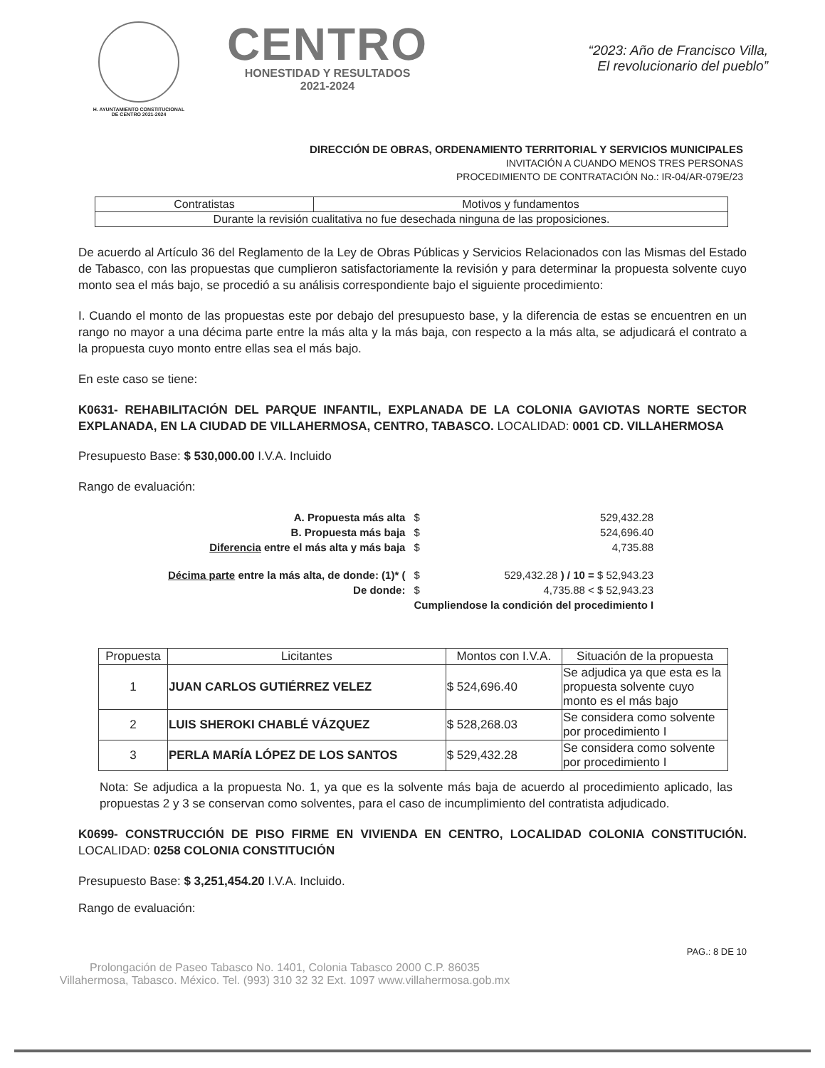H. AYUNTAMIENTO CONSTITUCIONAL
DE CENTRO 2021-2024
CENTRO
HONESTIDAD Y RESULTADOS
2021-2024
“2023: Año de Francisco Villa,
El revolucionario del pueblo”
DIRECCIÓN DE OBRAS, ORDENAMIENTO TERRITORIAL Y SERVICIOS MUNICIPALES
INVITACIÓN A CUANDO MENOS TRES PERSONAS
PROCEDIMIENTO DE CONTRATACIÓN No.: IR-04/AR-079E/23
| Contratistas | Motivos y fundamentos |
| --- | --- |
| Durante la revisión cualitativa no fue desechada ninguna de las proposiciones. | |
De acuerdo al Artículo 36 del Reglamento de la Ley de Obras Públicas y Servicios Relacionados con las Mismas del Estado de Tabasco, con las propuestas que cumplieron satisfactoriamente la revisión y para determinar la propuesta solvente cuyo monto sea el más bajo, se procedió a su análisis correspondiente bajo el siguiente procedimiento:
I. Cuando el monto de las propuestas este por debajo del presupuesto base, y la diferencia de estas se encuentren en un rango no mayor a una décima parte entre la más alta y la más baja, con respecto a la más alta, se adjudicará el contrato a la propuesta cuyo monto entre ellas sea el más bajo.
En este caso se tiene:
K0631- REHABILITACIÓN DEL PARQUE INFANTIL, EXPLANADA DE LA COLONIA GAVIOTAS NORTE SECTOR EXPLANADA, EN LA CIUDAD DE VILLAHERMOSA, CENTRO, TABASCO. LOCALIDAD: 0001 CD. VILLAHERMOSA
Presupuesto Base: $ 530,000.00 I.V.A. Incluido
Rango de evaluación:
| A. Propuesta más alta | $ | 529,432.28 |
| B. Propuesta más baja | $ | 524,696.40 |
| Diferencia entre el más alta y más baja | $ | 4,735.88 |
| Décima parte entre la más alta, de donde: (1)* ( | $ | 529,432.28 ) / 10 = $ 52,943.23 |
| De donde: | $ | 4,735.88 < $ 52,943.23 |
| | Cumpliendose la condición del procedimiento I | |
| Propuesta | Licitantes | Montos con I.V.A. | Situación de la propuesta |
| --- | --- | --- | --- |
| 1 | JUAN CARLOS GUTIÉRREZ VELEZ | $ 524,696.40 | Se adjudica ya que esta es la propuesta solvente cuyo monto es el más bajo |
| 2 | LUIS SHEROKI CHABLÉ VÁZQUEZ | $ 528,268.03 | Se considera como solvente por procedimiento I |
| 3 | PERLA MARÍA LÓPEZ DE LOS SANTOS | $ 529,432.28 | Se considera como solvente por procedimiento I |
Nota: Se adjudica a la propuesta No. 1, ya que es la solvente más baja de acuerdo al procedimiento aplicado, las propuestas 2 y 3 se conservan como solventes, para el caso de incumplimiento del contratista adjudicado.
K0699- CONSTRUCCIÓN DE PISO FIRME EN VIVIENDA EN CENTRO, LOCALIDAD COLONIA CONSTITUCIÓN. LOCALIDAD: 0258 COLONIA CONSTITUCIÓN
Presupuesto Base: $ 3,251,454.20 I.V.A. Incluido.
Rango de evaluación:
PAG.: 8 DE 10
Prolongación de Paseo Tabasco No. 1401, Colonia Tabasco 2000 C.P. 86035
Villahermosa, Tabasco. México. Tel. (993) 310 32 32 Ext. 1097 www.villahermosa.gob.mx